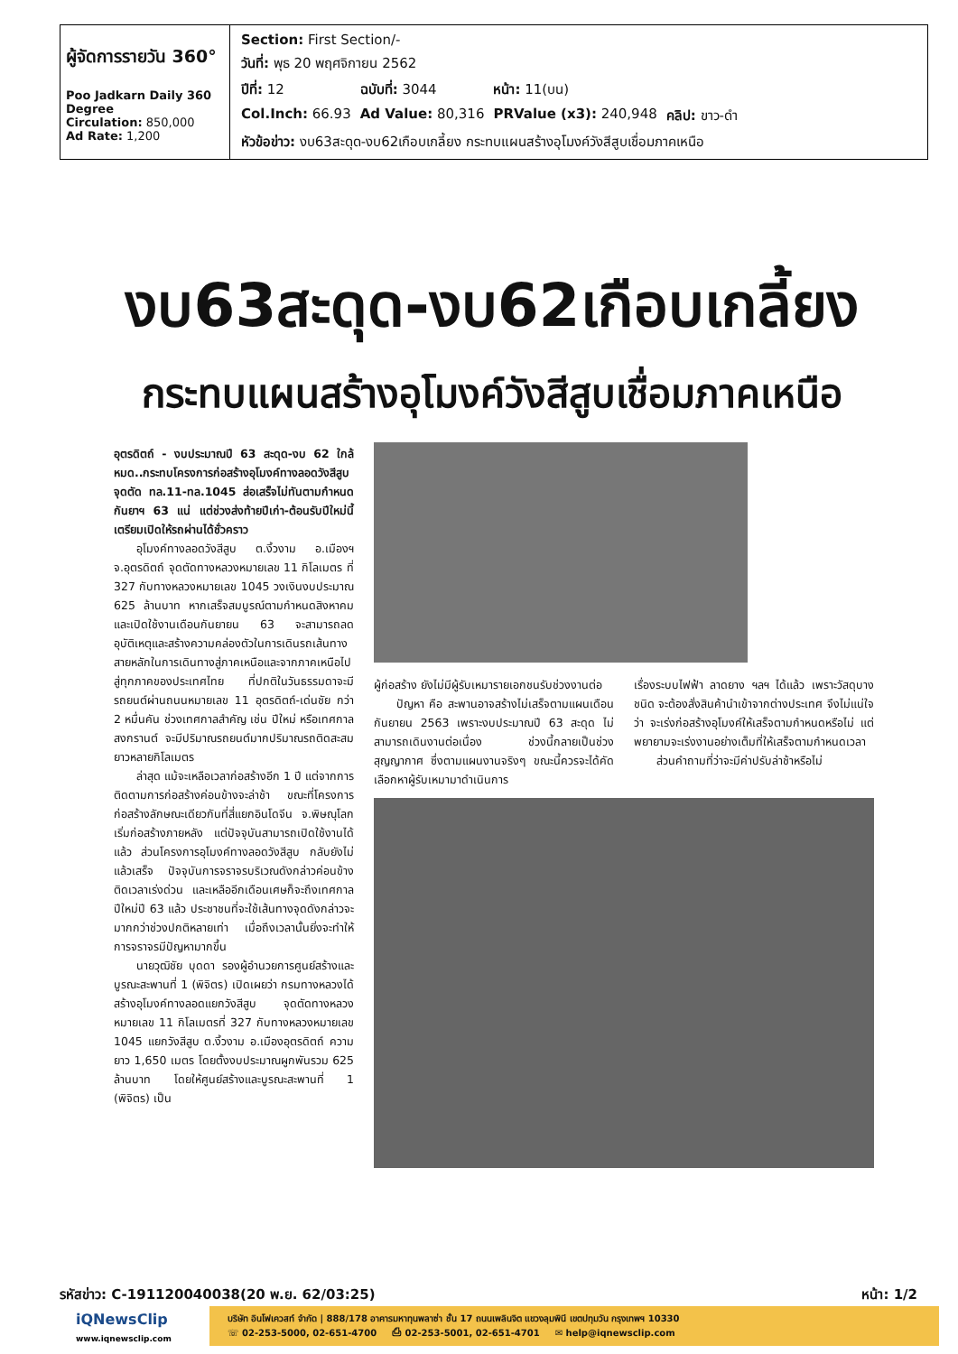| ผู้จัดการรายวัน 360° Poo Jadkarn Daily 360 Degree Circulation: 850,000 Ad Rate: 1,200 | / Section: First Section/- / / / / / วันที่: พุธ 20 พฤศจิกายน 2562 / / / / / ปีที่: 12 / ฉบับที่: 3044 / หน้า: 11(บน) / / / Col.Inch: 66.93 / Ad Value: 80,316 / PRValue (x3): 240,948 / คลิป: ขาว-ดำ / / หัวข้อข่าว: งบ63สะดุด-งบ62เกือบเกลี้ยง กระทบแผนสร้างอุโมงค์วังสีสูบเชื่อมภาคเหนือ / / / / |
งบ63สะดุด-งบ62เกือบเกลี้ยง
กระทบแผนสร้างอุโมงค์วังสีสูบเชื่อมภาคเหนือ
อุตรดิตถ์ - งบประมาณปี 63 สะดุด-งบ 62 ใกล้หมด..กระทบโครงการก่อสร้างอุโมงค์ทางลอดวังสีสูบ จุดตัด ทล.11-ทล.1045 ส่อเสร็จไม่ทันตามกำหนดกันยาฯ 63 แน่ แต่ช่วงส่งท้ายปีเก่า-ต้อนรับปีใหม่นี้ เตรียมเปิดให้รถผ่านได้ชั่วคราว
  อุโมงค์ทางลอดวังสีสูบ ต.งิ้วงาม อ.เมืองฯ จ.อุตรดิตถ์ จุดตัดทางหลวงหมายเลข 11 กิโลเมตร ที่ 327 กับทางหลวงหมายเลข 1045 วงเงินงบประมาณ 625 ล้านบาท หากเสร็จสมบูรณ์ตามกำหนดสิงหาคมและเปิดใช้งานเดือนกันยายน 63 จะสามารถลดอุบัติเหตุและสร้างความคล่องตัวในการเดินรถเส้นทางสายหลักในการเดินทางสู่ภาคเหนือและจากภาคเหนือไปสู่ทุกภาคของประเทศไทย ที่ปกติในวันธรรมดาจะมีรถยนต์ผ่านถนนหมายเลข 11 อุตรดิตถ์-เด่นชัย กว่า 2 หมื่นคัน ช่วงเทศกาลสำคัญ เช่น ปีใหม่ หรือเทศกาลสงกรานต์ จะมีปริมาณรถยนต์มากปริมาณรถติดสะสมยาวหลายกิโลเมตร
  ล่าสุด แม้จะเหลือเวลาก่อสร้างอีก 1 ปี แต่จากการติดตามการก่อสร้างค่อนข้างจะล่าช้า ขณะที่โครงการก่อสร้างลักษณะเดียวกันที่สี่แยกอินโดจีน จ.พิษณุโลก เริ่มก่อสร้างภายหลัง แต่ปัจจุบันสามารถเปิดใช้งานได้แล้ว ส่วนโครงการอุโมงค์ทางลอดวังสีสูบ กลับยังไม่แล้วเสร็จ ปัจจุบันการจราจรบริเวณดังกล่าวค่อนข้างติดเวลาเร่งด่วน และเหลืออีกเดือนเศษก็จะถึงเทศกาลปีใหม่ปี 63 แล้ว ประชาชนที่จะใช้เส้นทางจุดดังกล่าวจะมากกว่าช่วงปกติหลายเท่า เมื่อถึงเวลานั้นยิ่งจะทำให้การจราจรมีปัญหามากขึ้น
  นายวุฒิชัย บุดดา รองผู้อำนวยการศูนย์สร้างและบูรณะสะพานที่ 1 (พิจิตร) เปิดเผยว่า กรมทางหลวงได้สร้างอุโมงค์ทางลอดแยกวังสีสูบ จุดตัดทางหลวงหมายเลข 11 กิโลเมตรที่ 327 กับทางหลวงหมายเลข 1045 แยกวังสีสูบ ต.งิ้วงาม อ.เมืองอุตรดิตถ์ ความยาว 1,650 เมตร โดยตั้งงบประมาณผูกพันรวม 625 ล้านบาท โดยให้ศูนย์สร้างและบูรณะสะพานที่ 1 (พิจิตร) เป็น
ผู้ก่อสร้าง ยังไม่มีผู้รับเหมารายเอกชนรับช่วงงานต่อ
  ปัญหา คือ สะพานอาจสร้างไม่เสร็จตามแผนเดือนกันยายน 2563 เพราะงบประมาณปี 63 สะดุด ไม่สามารถเดินงานต่อเนื่อง ช่วงนี้กลายเป็นช่วงสุญญากาศ ซึ่งตามแผนงานจริงๆ ขณะนี้ควรจะได้คัดเลือกหาผู้รับเหมามาดำเนินการ
เรื่องระบบไฟฟ้า ลาดยาง ฯลฯ ได้แล้ว เพราะวัสดุบางชนิด จะต้องสั่งสินค้านำเข้าจากต่างประเทศ จึงไม่แน่ใจว่า จะเร่งก่อสร้างอุโมงค์ให้เสร็จตามกำหนดหรือไม่ แต่พยายามจะเร่งงานอย่างเต็มที่ให้เสร็จตามกำหนดเวลา
  ส่วนคำถามที่ว่าจะมีค่าปรับล่าช้าหรือไม่
รหัสข่าว: C-191120040038(20 พ.ย. 62/03:25) หน้า: 1/2
iQNewsClip
www.iqnewsclip.com
บริษัท อินโฟเควสท์ จำกัด | 888/178 อาคารมหาทุนพลาซ่า ชั้น 17 ถนนเพลินจิต แขวงลุมพินี เขตปทุมวัน กรุงเทพฯ 10330
☏ 02-253-5000, 02-651-4700   ⎙ 02-253-5001, 02-651-4701   ✉ help@iqnewsclip.com